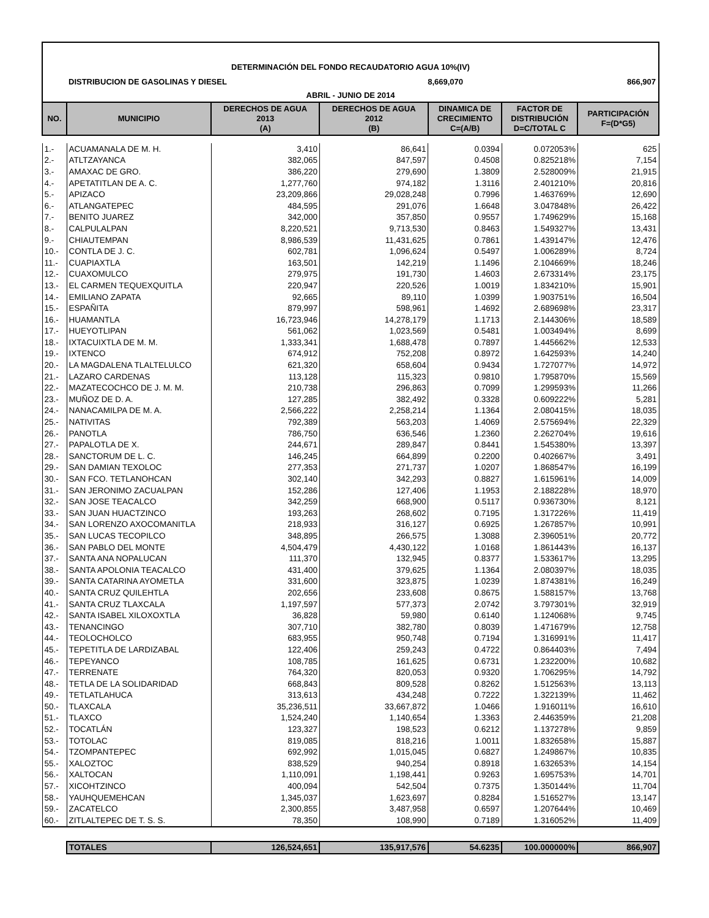DETERMINACIÓN DEL FONDO RECAUDATORIO AGUA 10%(IV)
DISTRIBUCION DE GASOLINAS Y DIESEL 8,669,070 866,907
ABRIL - JUNIO DE 2014
| NO. | MUNICIPIO | DERECHOS DE AGUA 2013 (A) | DERECHOS DE AGUA 2012 (B) | DINAMICA DE CRECIMIENTO C=(A/B) | FACTOR DE DISTRIBUCIÓN D=C/TOTAL C | PARTICIPACIÓN F=(D*G5) |
| --- | --- | --- | --- | --- | --- | --- |
| 1.- | ACUAMANALA DE M. H. | 3,410 | 86,641 | 0.0394 | 0.072053% | 625 |
| 2.- | ATLTZAYANCA | 382,065 | 847,597 | 0.4508 | 0.825218% | 7,154 |
| 3.- | AMAXAC DE GRO. | 386,220 | 279,690 | 1.3809 | 2.528009% | 21,915 |
| 4.- | APETATITLAN DE A. C. | 1,277,760 | 974,182 | 1.3116 | 2.401210% | 20,816 |
| 5.- | APIZACO | 23,209,866 | 29,028,248 | 0.7996 | 1.463769% | 12,690 |
| 6.- | ATLANGATEPEC | 484,595 | 291,076 | 1.6648 | 3.047848% | 26,422 |
| 7.- | BENITO JUAREZ | 342,000 | 357,850 | 0.9557 | 1.749629% | 15,168 |
| 8.- | CALPULALPAN | 8,220,521 | 9,713,530 | 0.8463 | 1.549327% | 13,431 |
| 9.- | CHIAUTEMPAN | 8,986,539 | 11,431,625 | 0.7861 | 1.439147% | 12,476 |
| 10.- | CONTLA DE J. C. | 602,781 | 1,096,624 | 0.5497 | 1.006289% | 8,724 |
| 11.- | CUAPIAXTLA | 163,501 | 142,219 | 1.1496 | 2.104669% | 18,246 |
| 12.- | CUAXOMULCO | 279,975 | 191,730 | 1.4603 | 2.673314% | 23,175 |
| 13.- | EL CARMEN TEQUEXQUITLA | 220,947 | 220,526 | 1.0019 | 1.834210% | 15,901 |
| 14.- | EMILIANO ZAPATA | 92,665 | 89,110 | 1.0399 | 1.903751% | 16,504 |
| 15.- | ESPAÑITA | 879,997 | 598,961 | 1.4692 | 2.689698% | 23,317 |
| 16.- | HUAMANTLA | 16,723,946 | 14,278,179 | 1.1713 | 2.144306% | 18,589 |
| 17.- | HUEYOTLIPAN | 561,062 | 1,023,569 | 0.5481 | 1.003494% | 8,699 |
| 18.- | IXTACUIXTLA DE M. M. | 1,333,341 | 1,688,478 | 0.7897 | 1.445662% | 12,533 |
| 19.- | IXTENCO | 674,912 | 752,208 | 0.8972 | 1.642593% | 14,240 |
| 20.- | LA MAGDALENA TLALTELULCO | 621,320 | 658,604 | 0.9434 | 1.727077% | 14,972 |
| 21.- | LAZARO CARDENAS | 113,128 | 115,323 | 0.9810 | 1.795870% | 15,569 |
| 22.- | MAZATECOCHCO DE J. M. M. | 210,738 | 296,863 | 0.7099 | 1.299593% | 11,266 |
| 23.- | MUÑOZ DE D. A. | 127,285 | 382,492 | 0.3328 | 0.609222% | 5,281 |
| 24.- | NANACAMILPA DE M. A. | 2,566,222 | 2,258,214 | 1.1364 | 2.080415% | 18,035 |
| 25.- | NATIVITAS | 792,389 | 563,203 | 1.4069 | 2.575694% | 22,329 |
| 26.- | PANOTLA | 786,750 | 636,546 | 1.2360 | 2.262704% | 19,616 |
| 27.- | PAPALOTLA DE X. | 244,671 | 289,847 | 0.8441 | 1.545380% | 13,397 |
| 28.- | SANCTORUM DE L. C. | 146,245 | 664,899 | 0.2200 | 0.402667% | 3,491 |
| 29.- | SAN DAMIAN TEXOLOC | 277,353 | 271,737 | 1.0207 | 1.868547% | 16,199 |
| 30.- | SAN FCO. TETLANOHCAN | 302,140 | 342,293 | 0.8827 | 1.615961% | 14,009 |
| 31.- | SAN JERONIMO ZACUALPAN | 152,286 | 127,406 | 1.1953 | 2.188228% | 18,970 |
| 32.- | SAN JOSE TEACALCO | 342,259 | 668,900 | 0.5117 | 0.936730% | 8,121 |
| 33.- | SAN JUAN HUACTZINCO | 193,263 | 268,602 | 0.7195 | 1.317226% | 11,419 |
| 34.- | SAN LORENZO AXOCOMANITLA | 218,933 | 316,127 | 0.6925 | 1.267857% | 10,991 |
| 35.- | SAN LUCAS TECOPILCO | 348,895 | 266,575 | 1.3088 | 2.396051% | 20,772 |
| 36.- | SAN PABLO DEL MONTE | 4,504,479 | 4,430,122 | 1.0168 | 1.861443% | 16,137 |
| 37.- | SANTA ANA NOPALUCAN | 111,370 | 132,945 | 0.8377 | 1.533617% | 13,295 |
| 38.- | SANTA APOLONIA TEACALCO | 431,400 | 379,625 | 1.1364 | 2.080397% | 18,035 |
| 39.- | SANTA CATARINA AYOMETLA | 331,600 | 323,875 | 1.0239 | 1.874381% | 16,249 |
| 40.- | SANTA CRUZ QUILEHTLA | 202,656 | 233,608 | 0.8675 | 1.588157% | 13,768 |
| 41.- | SANTA CRUZ TLAXCALA | 1,197,597 | 577,373 | 2.0742 | 3.797301% | 32,919 |
| 42.- | SANTA ISABEL XILOXOXTLA | 36,828 | 59,980 | 0.6140 | 1.124068% | 9,745 |
| 43.- | TENANCINGO | 307,710 | 382,780 | 0.8039 | 1.471679% | 12,758 |
| 44.- | TEOLOCHOLCO | 683,955 | 950,748 | 0.7194 | 1.316991% | 11,417 |
| 45.- | TEPETITLA DE LARDIZABAL | 122,406 | 259,243 | 0.4722 | 0.864403% | 7,494 |
| 46.- | TEPEYANCO | 108,785 | 161,625 | 0.6731 | 1.232200% | 10,682 |
| 47.- | TERRENATE | 764,320 | 820,053 | 0.9320 | 1.706295% | 14,792 |
| 48.- | TETLA DE LA SOLIDARIDAD | 668,843 | 809,528 | 0.8262 | 1.512563% | 13,113 |
| 49.- | TETLATLAHUCA | 313,613 | 434,248 | 0.7222 | 1.322139% | 11,462 |
| 50.- | TLAXCALA | 35,236,511 | 33,667,872 | 1.0466 | 1.916011% | 16,610 |
| 51.- | TLAXCO | 1,524,240 | 1,140,654 | 1.3363 | 2.446359% | 21,208 |
| 52.- | TOCATLÁN | 123,327 | 198,523 | 0.6212 | 1.137278% | 9,859 |
| 53.- | TOTOLAC | 819,085 | 818,216 | 1.0011 | 1.832658% | 15,887 |
| 54.- | TZOMPANTEPEC | 692,992 | 1,015,045 | 0.6827 | 1.249867% | 10,835 |
| 55.- | XALOZTOC | 838,529 | 940,254 | 0.8918 | 1.632653% | 14,154 |
| 56.- | XALTOCAN | 1,110,091 | 1,198,441 | 0.9263 | 1.695753% | 14,701 |
| 57.- | XICOHTZINCO | 400,094 | 542,504 | 0.7375 | 1.350144% | 11,704 |
| 58.- | YAUHQUEMEHCAN | 1,345,037 | 1,623,697 | 0.8284 | 1.516527% | 13,147 |
| 59.- | ZACATELCO | 2,300,855 | 3,487,958 | 0.6597 | 1.207644% | 10,469 |
| 60.- | ZITLALTEPEC DE T. S. S. | 78,350 | 108,990 | 0.7189 | 1.316052% | 11,409 |
| | TOTALES | 126,524,651 | 135,917,576 | 54.6235 | 100.000000% | 866,907 |